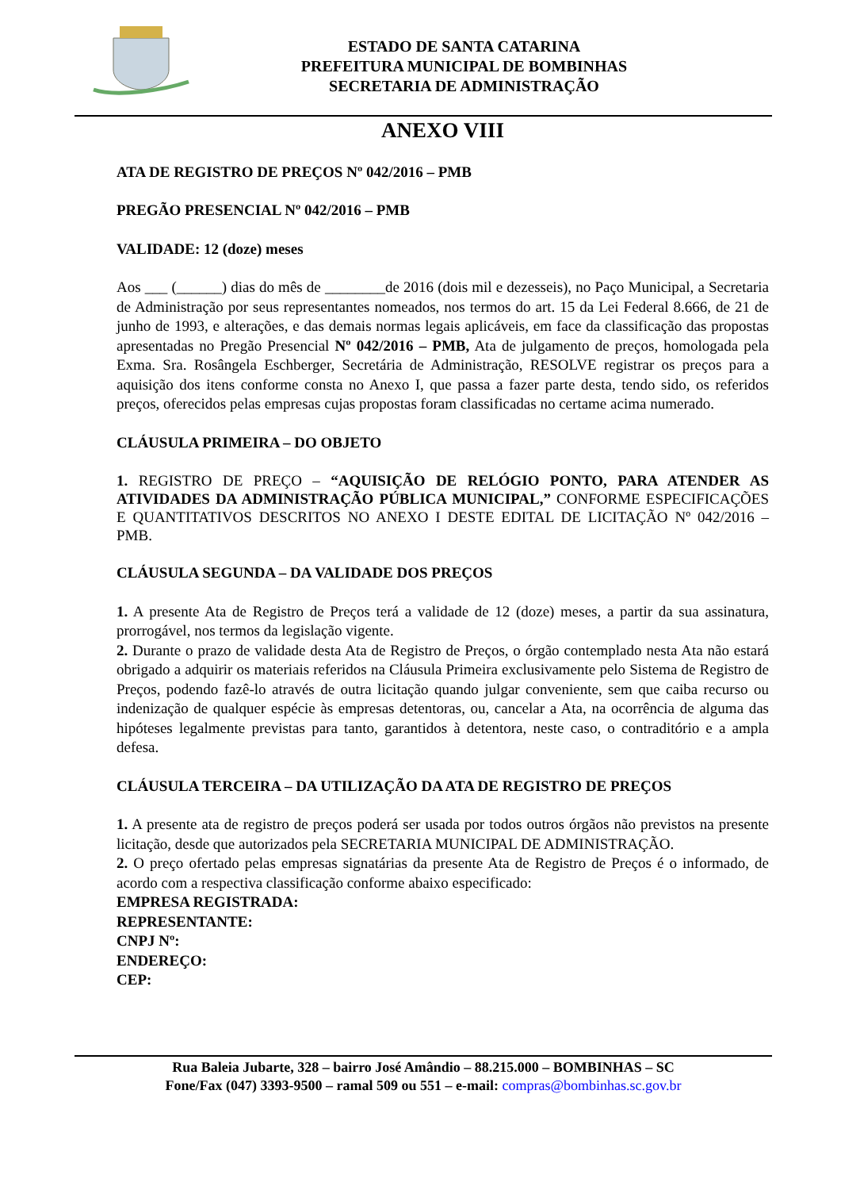ESTADO DE SANTA CATARINA
PREFEITURA MUNICIPAL DE BOMBINHAS
SECRETARIA DE ADMINISTRAÇÃO
ANEXO VIII
ATA DE REGISTRO DE PREÇOS Nº 042/2016 – PMB
PREGÃO PRESENCIAL Nº 042/2016 – PMB
VALIDADE: 12 (doze) meses
Aos ___ (______) dias do mês de ________de 2016 (dois mil e dezesseis), no Paço Municipal, a Secretaria de Administração por seus representantes nomeados, nos termos do art. 15 da Lei Federal 8.666, de 21 de junho de 1993, e alterações, e das demais normas legais aplicáveis, em face da classificação das propostas apresentadas no Pregão Presencial Nº 042/2016 – PMB, Ata de julgamento de preços, homologada pela Exma. Sra. Rosângela Eschberger, Secretária de Administração, RESOLVE registrar os preços para a aquisição dos itens conforme consta no Anexo I, que passa a fazer parte desta, tendo sido, os referidos preços, oferecidos pelas empresas cujas propostas foram classificadas no certame acima numerado.
CLÁUSULA PRIMEIRA – DO OBJETO
1. REGISTRO DE PREÇO – “AQUISIÇÃO DE RELÓGIO PONTO, PARA ATENDER AS ATIVIDADES DA ADMINISTRAÇÃO PÚBLICA MUNICIPAL,” CONFORME ESPECIFICAÇÕES E QUANTITATIVOS DESCRITOS NO ANEXO I DESTE EDITAL DE LICITAÇÃO Nº 042/2016 – PMB.
CLÁUSULA SEGUNDA – DA VALIDADE DOS PREÇOS
1. A presente Ata de Registro de Preços terá a validade de 12 (doze) meses, a partir da sua assinatura, prorrogável, nos termos da legislação vigente.
2. Durante o prazo de validade desta Ata de Registro de Preços, o órgão contemplado nesta Ata não estará obrigado a adquirir os materiais referidos na Cláusula Primeira exclusivamente pelo Sistema de Registro de Preços, podendo fazê-lo através de outra licitação quando julgar conveniente, sem que caiba recurso ou indenização de qualquer espécie às empresas detentoras, ou, cancelar a Ata, na ocorrência de alguma das hipóteses legalmente previstas para tanto, garantidos à detentora, neste caso, o contraditório e a ampla defesa.
CLÁUSULA TERCEIRA – DA UTILIZAÇÃO DA ATA DE REGISTRO DE PREÇOS
1. A presente ata de registro de preços poderá ser usada por todos outros órgãos não previstos na presente licitação, desde que autorizados pela SECRETARIA MUNICIPAL DE ADMINISTRAÇÃO.
2. O preço ofertado pelas empresas signatárias da presente Ata de Registro de Preços é o informado, de acordo com a respectiva classificação conforme abaixo especificado:
EMPRESA REGISTRADA:
REPRESENTANTE:
CNPJ Nº:
ENDEREÇO:
CEP:
Rua Baleia Jubarte, 328 – bairro José Amândio – 88.215.000 – BOMBINHAS – SC
Fone/Fax (047) 3393-9500 – ramal 509 ou 551 – e-mail: compras@bombinhas.sc.gov.br